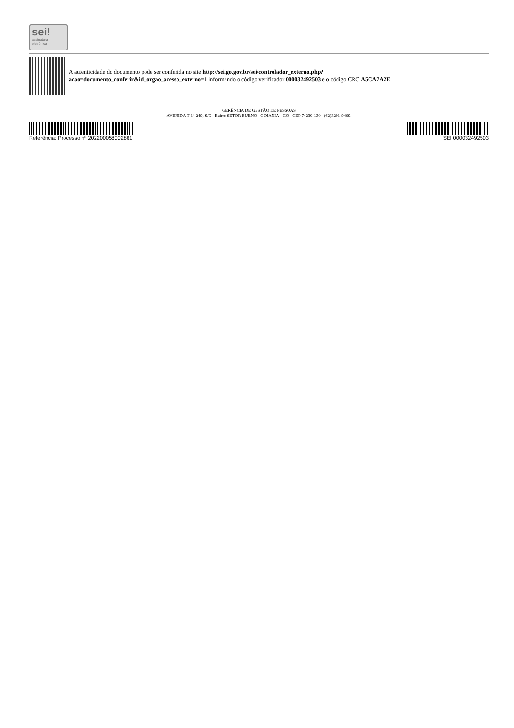sei!
assinatura
eletrônica
A autenticidade do documento pode ser conferida no site http://sei.go.gov.br/sei/controlador_externo.php?
acao=documento_conferir&id_orgao_acesso_externo=1 informando o código verificador 000032492503 e o código CRC A5CA7A2E.
GERÊNCIA DE GESTÃO DE PESSOAS
AVENIDA T-14 249, S/C - Bairro SETOR BUENO - GOIANIA - GO - CEP 74230-130 - (62)3201-9469.
Referência: Processo nº 202200058002861 SEI 000032492503